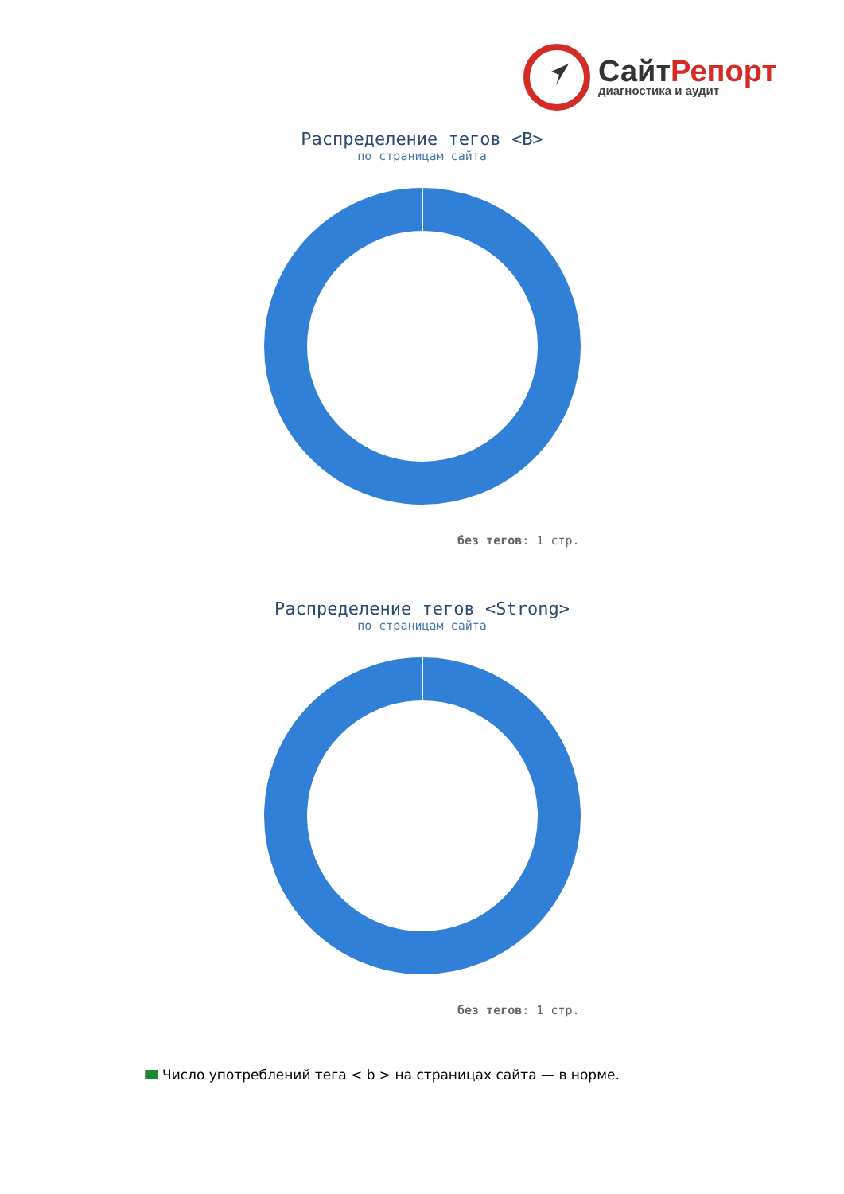СайтРепорт
диагностика и аудит
Распределение тегов <B>
по страницам сайта
без тегов: 1 стр.
Распределение тегов <Strong>
по страницам сайта
без тегов: 1 стр.
Число употреблений тега < b > на страницах сайта — в норме.